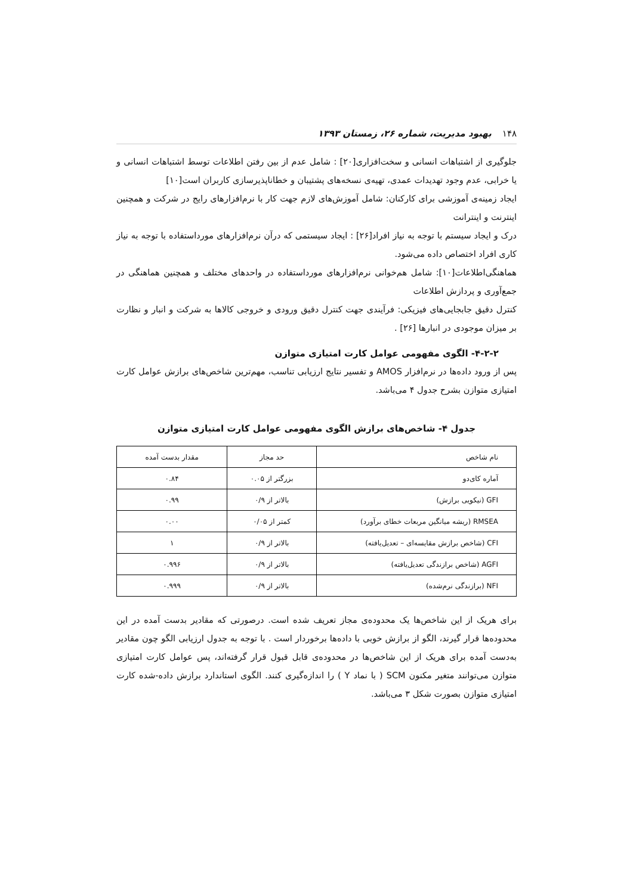۱۴۸ بهبود مدیریت، شماره ۲۶، زمستان ۱۳۹۳
جلوگیری از اشتباهات انسانی و سخت‌افزاری[۲۰] : شامل عدم از بین رفتن اطلاعات توسط اشتباهات انسانی و یا خرابی، عدم وجود تهدیدات عمدی، تهیه‌ی نسخه‌های پشتیبان و خطاناپذیرسازی کاربران است[۱۰]
ایجاد زمینه‌ی آموزشی برای کارکنان: شامل آموزش‌های لازم جهت کار با نرم‌افزارهای رایج در شرکت و همچنین اینترنت و اینترانت
درک و ایجاد سیستم با توجه به نیاز افراد[۲۶] : ایجاد سیستمی که درآن نرم‌افزارهای مورداستفاده با توجه به نیاز کاری افراد اختصاص داده می‌شود.
هماهنگی‌اطلاعات[۱۰]: شامل هم‌خوانی نرم‌افزارهای مورداستفاده در واحدهای مختلف و همچنین هماهنگی در جمع‌آوری و پردازش اطلاعات
کنترل دقیق جابجایی‌های فیزیکی: فرآیندی جهت کنترل دقیق ورودی و خروجی کالاها به شرکت و انبار و نظارت بر میزان موجودی در انبارها [۲۶] .
۴-۲-۲- الگوی مفهومی عوامل کارت امتیازی متوازن
پس از ورود داده‌ها در نرم‌افزار AMOS و تفسیر نتایج ارزیابی تناسب، مهم‌ترین شاخص‌های برازش عوامل کارت امتیازی متوازن بشرح جدول ۴ می‌باشد.
جدول ۴- شاخص‌های برازش الگوی مفهومی عوامل کارت امتیازی متوازن
| نام شاخص | حد مجاز | مقدار بدست آمده |
| --- | --- | --- |
| آماره کای‌دو | بزرگتر از ۰.۰۵ | ۰.۸۴ |
| GFI (نیکویی برازش) | بالاتر از ۰/۹ | ۰.۹۹ |
| RMSEA (ریشه میانگین مربعات خطای برآورد) | کمتر از ۰/۰۵ | ۰.۰۰ |
| CFI (شاخص برازش مقایسه‌ای – تعدیل‌یافته) | بالاتر از ۰/۹ | ۱ |
| AGFI (شاخص برازندگی تعدیل‌یافته) | بالاتر از ۰/۹ | ۰.۹۹۶ |
| NFI (برازندگی نرم‌شده) | بالاتر از ۰/۹ | ۰.۹۹۹ |
برای هریک از این شاخص‌ها یک محدوده‌ی مجاز تعریف شده است. درصورتی که مقادیر بدست آمده در این محدوده‌ها قرار گیرند، الگو از برازش خوبی با داده‌ها برخوردار است . با توجه به جدول ارزیابی الگو چون مقادیر به‌دست آمده برای هریک از این شاخص‌ها در محدوده‌ی قابل قبول قرار گرفته‌اند، پس عوامل کارت امتیازی متوازن می‌توانند متغیر مکنون SCM ( با نماد Y ) را اندازه‌گیری کنند. الگوی استاندارد برازش داده-شده کارت امتیازی متوازن بصورت شکل ۳ می‌باشد.